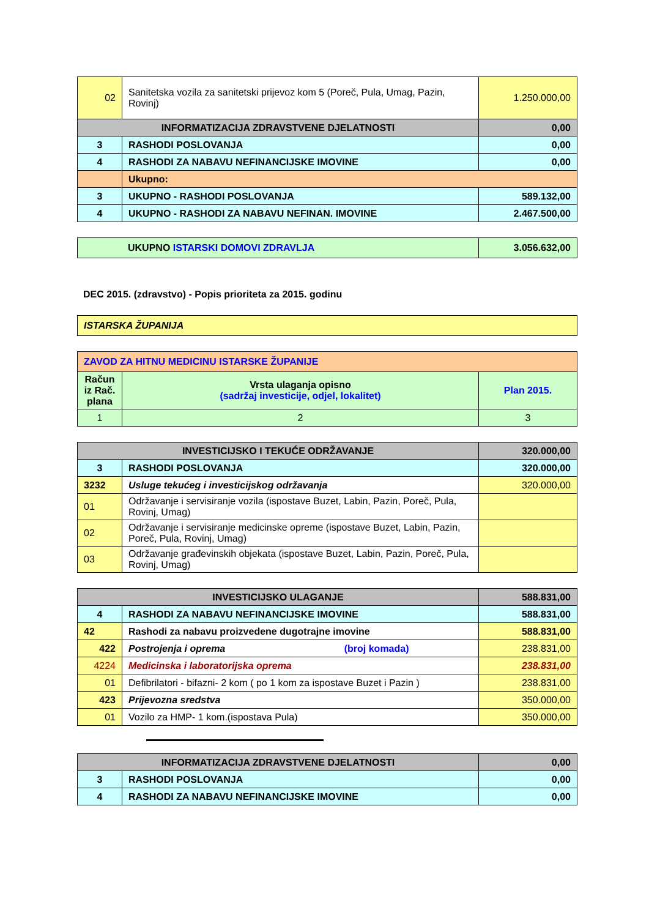| 02 | Sanitetska vozila za sanitetski prijevoz kom 5 (Poreč, Pula, Umag, Pazin, Rovinj) | 1.250.000,00 |
| INFORMATIZACIJA ZDRAVSTVENE DJELATNOSTI | | 0,00 |
| 3 | RASHODI POSLOVANJA | 0,00 |
| 4 | RASHODI ZA NABAVU NEFINANCIJSKE IMOVINE | 0,00 |
| | Ukupno: | |
| 3 | UKUPNO - RASHODI POSLOVANJA | 589.132,00 |
| 4 | UKUPNO - RASHODI ZA NABAVU NEFINAN. IMOVINE | 2.467.500,00 |
| | UKUPNO ISTARSKI DOMOVI ZDRAVLJA | 3.056.632,00 |
DEC 2015. (zdravstvo) - Popis prioriteta za 2015. godinu
| ISTARSKA ŽUPANIJA |
| ZAVOD ZA HITNU MEDICINU ISTARSKE ŽUPANIJE | | |
| Račun iz Rač. plana | Vrsta ulaganja opisno (sadržaj investicije, odjel, lokalitet) | Plan 2015. |
| 1 | 2 | 3 |
| INVESTICIJSKO I TEKUĆE ODRŽAVANJE | | 320.000,00 |
| 3 | RASHODI POSLOVANJA | 320.000,00 |
| 3232 | Usluge tekućeg i investicijskog održavanja | 320.000,00 |
| 01 | Održavanje i servisiranje vozila (ispostave Buzet, Labin, Pazin, Poreč, Pula, Rovinj, Umag) | |
| 02 | Održavanje i servisiranje medicinske opreme (ispostave Buzet, Labin, Pazin, Poreč, Pula, Rovinj, Umag) | |
| 03 | Održavanje građevinskih objekata (ispostave Buzet, Labin, Pazin, Poreč, Pula, Rovinj, Umag) | |
| INVESTICIJSKO ULAGANJE | | 588.831,00 |
| 4 | RASHODI ZA NABAVU NEFINANCIJSKE IMOVINE | 588.831,00 |
| 42 | Rashodi za nabavu proizvedene dugotrajne imovine | 588.831,00 |
| 422 | Postrojenja i oprema (broj komada) | 238.831,00 |
| 4224 | Medicinska i laboratorijska oprema | 238.831,00 |
| 01 | Defibrilatori - bifazni- 2 kom ( po 1 kom za ispostave Buzet i Pazin ) | 238.831,00 |
| 423 | Prijevozna sredstva | 350.000,00 |
| 01 | Vozilo za HMP- 1 kom.(ispostava Pula) | 350.000,00 |
| INFORMATIZACIJA ZDRAVSTVENE DJELATNOSTI | | 0,00 |
| 3 | RASHODI POSLOVANJA | 0,00 |
| 4 | RASHODI ZA NABAVU NEFINANCIJSKE IMOVINE | 0,00 |